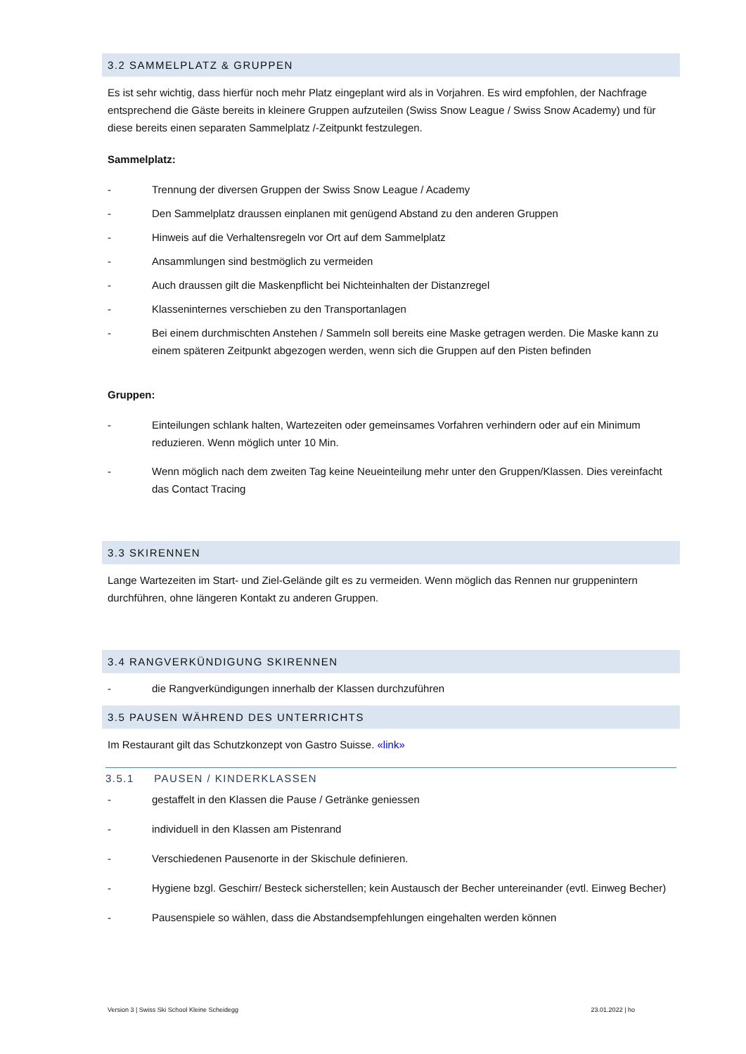3.2 SAMMELPLATZ & GRUPPEN
Es ist sehr wichtig, dass hierfür noch mehr Platz eingeplant wird als in Vorjahren. Es wird empfohlen, der Nachfrage entsprechend die Gäste bereits in kleinere Gruppen aufzuteilen (Swiss Snow League / Swiss Snow Academy) und für diese bereits einen separaten Sammelplatz /-Zeitpunkt festzulegen.
Sammelplatz:
- Trennung der diversen Gruppen der Swiss Snow League / Academy
- Den Sammelplatz draussen einplanen mit genügend Abstand zu den anderen Gruppen
- Hinweis auf die Verhaltensregeln vor Ort auf dem Sammelplatz
- Ansammlungen sind bestmöglich zu vermeiden
- Auch draussen gilt die Maskenpflicht bei Nichteinhalten der Distanzregel
- Klasseninternes verschieben zu den Transportanlagen
- Bei einem durchmischten Anstehen / Sammeln soll bereits eine Maske getragen werden. Die Maske kann zu einem späteren Zeitpunkt abgezogen werden, wenn sich die Gruppen auf den Pisten befinden
Gruppen:
- Einteilungen schlank halten, Wartezeiten oder gemeinsames Vorfahren verhindern oder auf ein Minimum reduzieren. Wenn möglich unter 10 Min.
- Wenn möglich nach dem zweiten Tag keine Neueinteilung mehr unter den Gruppen/Klassen. Dies vereinfacht das Contact Tracing
3.3 SKIRENNEN
Lange Wartezeiten im Start- und Ziel-Gelände gilt es zu vermeiden. Wenn möglich das Rennen nur gruppenintern durchführen, ohne längeren Kontakt zu anderen Gruppen.
3.4 RANGVERKÜNDIGUNG SKIRENNEN
- die Rangverkündigungen innerhalb der Klassen durchzuführen
3.5 PAUSEN WÄHREND DES UNTERRICHTS
Im Restaurant gilt das Schutzkonzept von Gastro Suisse. «link»
3.5.1 PAUSEN / KINDERKLASSEN
- gestaffelt in den Klassen die Pause / Getränke geniessen
- individuell in den Klassen am Pistenrand
- Verschiedenen Pausenorte in der Skischule definieren.
- Hygiene bzgl. Geschirr/ Besteck sicherstellen; kein Austausch der Becher untereinander (evtl. Einweg Becher)
- Pausenspiele so wählen, dass die Abstandsempfehlungen eingehalten werden können
Version 3 | Swiss Ski School Kleine Scheidegg 23.01.2022 | ho